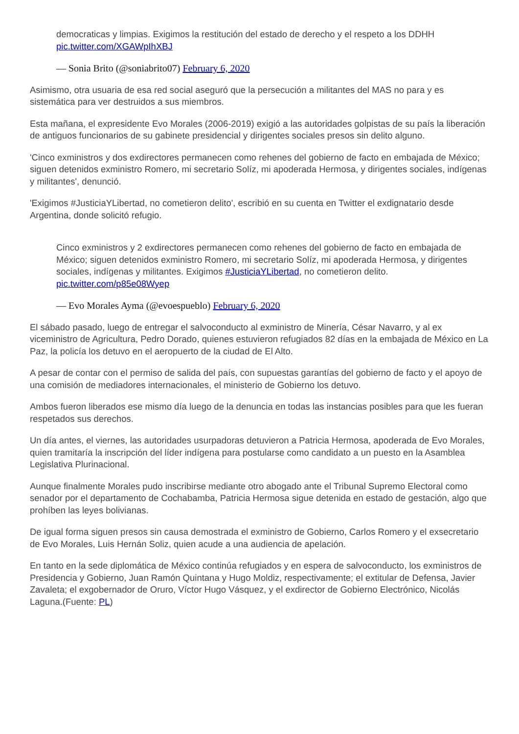democraticas y limpias. Exigimos la restitución del estado de derecho y el respeto a los DDHH pic.twitter.com/XGAWpIhXBJ
— Sonia Brito (@soniabrito07) February 6, 2020
Asimismo, otra usuaria de esa red social aseguró que la persecución a militantes del MAS no para y es sistemática para ver destruidos a sus miembros.
Esta mañana, el expresidente Evo Morales (2006-2019) exigió a las autoridades golpistas de su país la liberación de antiguos funcionarios de su gabinete presidencial y dirigentes sociales presos sin delito alguno.
'Cinco exministros y dos exdirectores permanecen como rehenes del gobierno de facto en embajada de México; siguen detenidos exministro Romero, mi secretario Solíz, mi apoderada Hermosa, y dirigentes sociales, indígenas y militantes', denunció.
'Exigimos #JusticiaYLibertad, no cometieron delito', escribió en su cuenta en Twitter el exdignatario desde Argentina, donde solicitó refugio.
Cinco exministros y 2 exdirectores permanecen como rehenes del gobierno de facto en embajada de México; siguen detenidos exministro Romero, mi secretario Solíz, mi apoderada Hermosa, y dirigentes sociales, indígenas y militantes. Exigimos #JusticiaYLibertad, no cometieron delito. pic.twitter.com/p85e08Wyep
— Evo Morales Ayma (@evoespueblo) February 6, 2020
El sábado pasado, luego de entregar el salvoconducto al exministro de Minería, César Navarro, y al ex viceministro de Agricultura, Pedro Dorado, quienes estuvieron refugiados 82 días en la embajada de México en La Paz, la policía los detuvo en el aeropuerto de la ciudad de El Alto.
A pesar de contar con el permiso de salida del país, con supuestas garantías del gobierno de facto y el apoyo de una comisión de mediadores internacionales, el ministerio de Gobierno los detuvo.
Ambos fueron liberados ese mismo día luego de la denuncia en todas las instancias posibles para que les fueran respetados sus derechos.
Un día antes, el viernes, las autoridades usurpadoras detuvieron a Patricia Hermosa, apoderada de Evo Morales, quien tramitaría la inscripción del líder indígena para postularse como candidato a un puesto en la Asamblea Legislativa Plurinacional.
Aunque finalmente Morales pudo inscribirse mediante otro abogado ante el Tribunal Supremo Electoral como senador por el departamento de Cochabamba, Patricia Hermosa sigue detenida en estado de gestación, algo que prohíben las leyes bolivianas.
De igual forma siguen presos sin causa demostrada el exministro de Gobierno, Carlos Romero y el exsecretario de Evo Morales, Luis Hernán Soliz, quien acude a una audiencia de apelación.
En tanto en la sede diplomática de México continúa refugiados y en espera de salvoconducto, los exministros de Presidencia y Gobierno, Juan Ramón Quintana y Hugo Moldiz, respectivamente; el extitular de Defensa, Javier Zavaleta; el exgobernador de Oruro, Víctor Hugo Vásquez, y el exdirector de Gobierno Electrónico, Nicolás Laguna.(Fuente: PL)